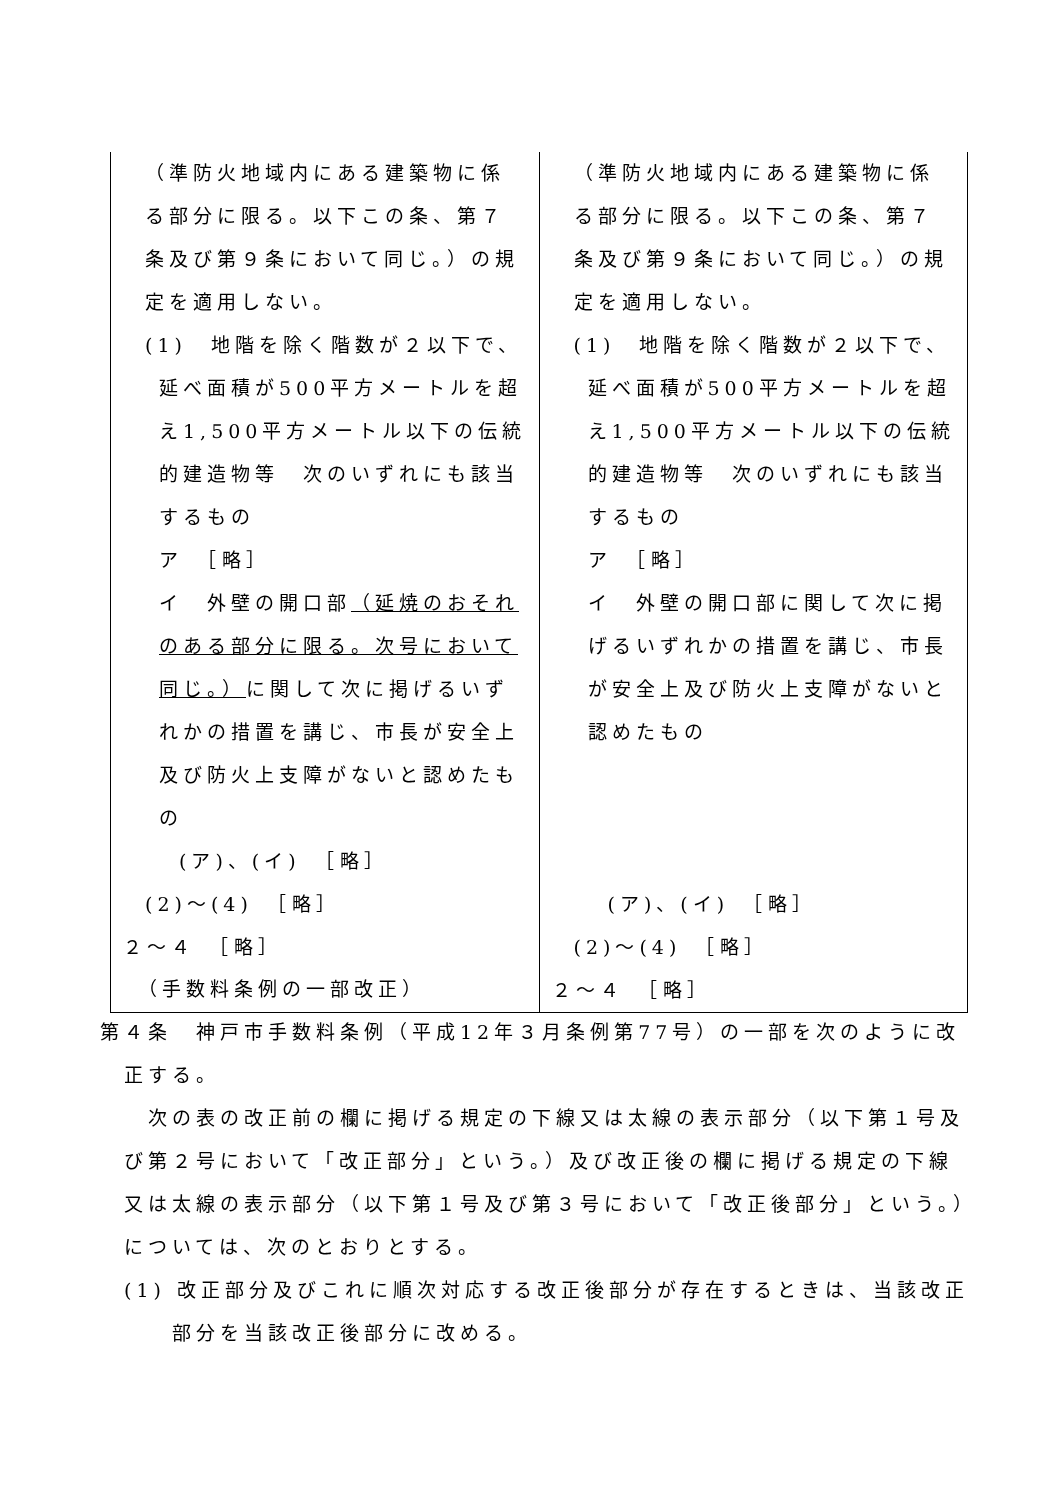| （準防火地域内にある建築物に係る部分に限る。以下この条、第７条及び第９条において同じ。）の規定を適用しない。 (1) 地階を除く階数が２以下で、 延べ面積が500平方メートルを超え1,500平方メートル以下の伝統的建造物等 次のいずれにも該当するもの ア ［略］ イ 外壁の開口部 （延焼のおそれのある部分に限る。次号において同じ。） に関して次に掲げるいずれかの措置を講じ、市長が安全上及び防火上支障がないと認めたもの (ア)、(イ) ［略］ (2)～(4) ［略］ ２～４ ［略］ | （準防火地域内にある建築物に係る部分に限る。以下この条、第７条及び第９条において同じ。）の規定を適用しない。 (1) 地階を除く階数が２以下で、 延べ面積が500平方メートルを超え1,500平方メートル以下の伝統的建造物等 次のいずれにも該当するもの ア ［略］ イ 外壁の開口部に関して次に掲げるいずれかの措置を講じ、市長が安全上及び防火上支障がないと認めたもの (ア)、(イ) ［略］ (2)～(4) ［略］ ２～４ ［略］ |
（手数料条例の一部改正）
第４条　神戸市手数料条例（平成12年３月条例第77号）の一部を次のように改正する。
次の表の改正前の欄に掲げる規定の下線又は太線の表示部分（以下第１号及び第２号において「改正部分」という。）及び改正後の欄に掲げる規定の下線又は太線の表示部分（以下第１号及び第３号において「改正後部分」という。）については、次のとおりとする。
(1) 改正部分及びこれに順次対応する改正後部分が存在するときは、当該改正部分を当該改正後部分に改める。